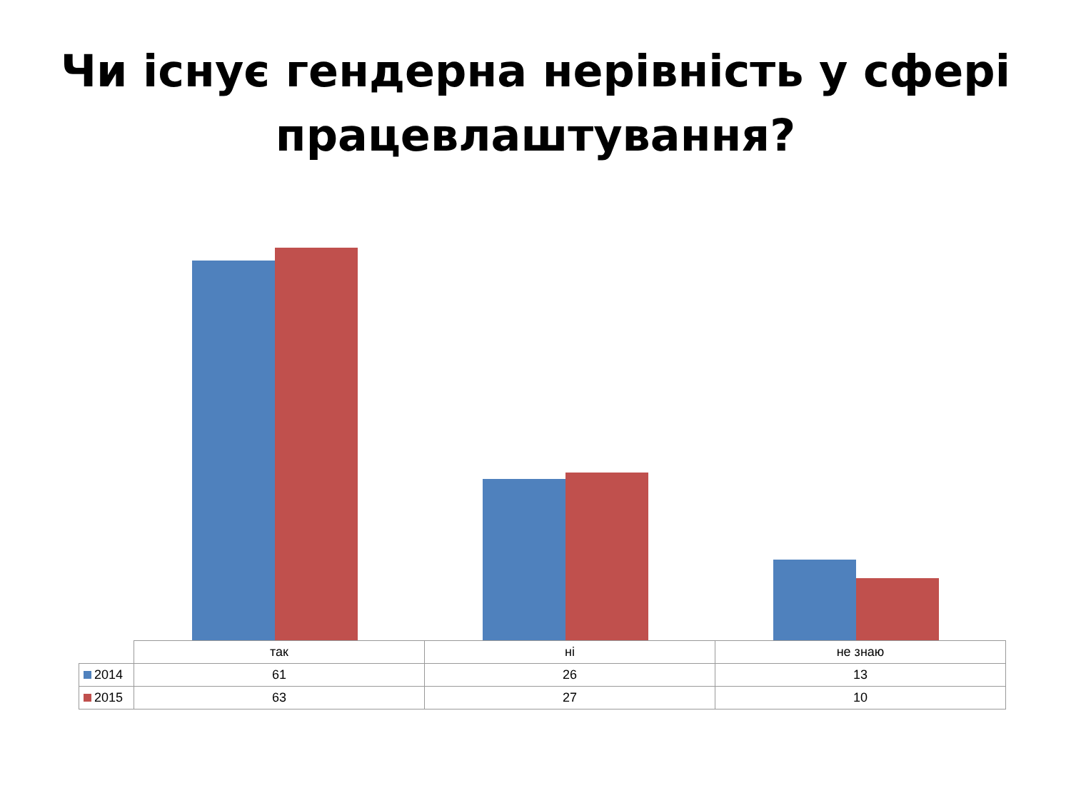Чи існує гендерна нерівність у сфері працевлаштування?
| | так | ні | не знаю |
| --- | --- | --- | --- |
| 2014 | 61 | 26 | 13 |
| 2015 | 63 | 27 | 10 |